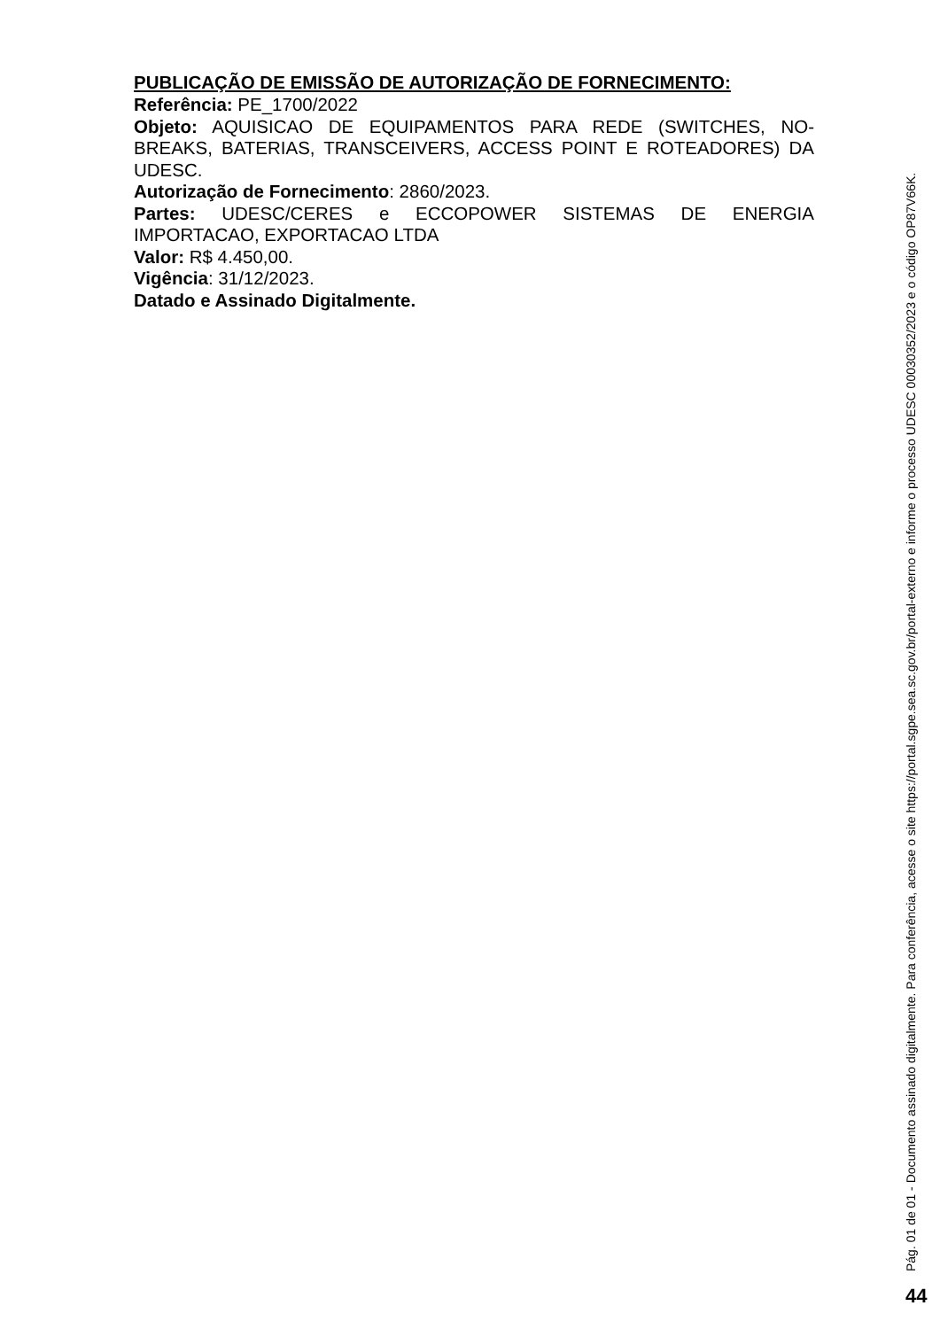PUBLICAÇÃO DE EMISSÃO DE AUTORIZAÇÃO DE FORNECIMENTO:
Referência: PE_1700/2022
Objeto: AQUISICAO DE EQUIPAMENTOS PARA REDE (SWITCHES, NO-BREAKS, BATERIAS, TRANSCEIVERS, ACCESS POINT E ROTEADORES) DA UDESC.
Autorização de Fornecimento: 2860/2023.
Partes: UDESC/CERES e ECCOPOWER SISTEMAS DE ENERGIA IMPORTACAO, EXPORTACAO LTDA
Valor: R$ 4.450,00.
Vigência: 31/12/2023.
Datado e Assinado Digitalmente.
Pág. 01 de 01 - Documento assinado digitalmente. Para conferência, acesse o site https://portal.sgpe.sea.sc.gov.br/portal-externo e informe o processo UDESC 00030352/2023 e o código OP87V66K.
44